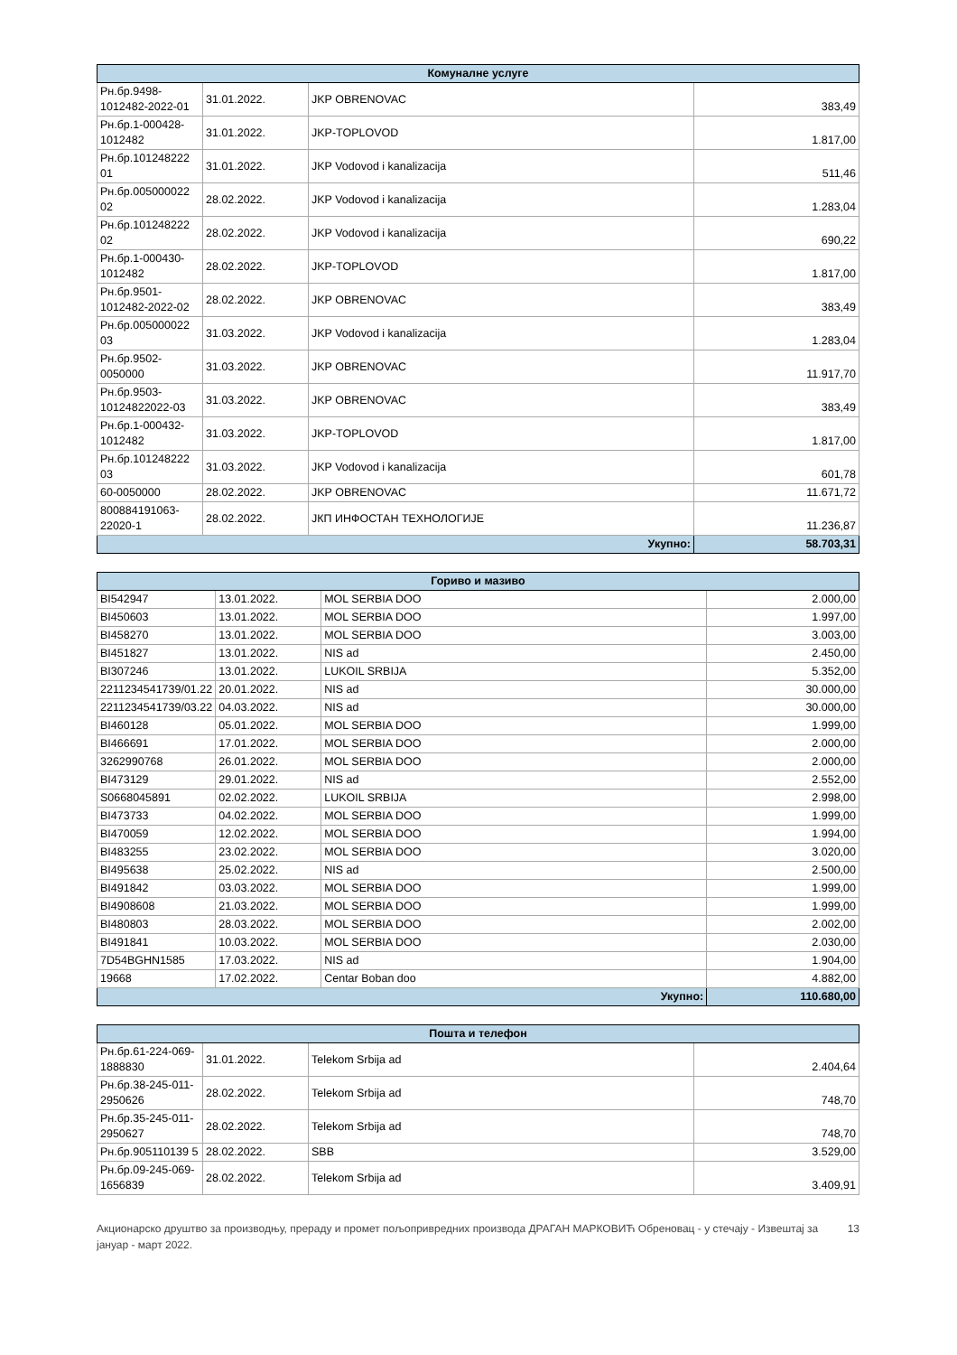| Комуналне услуге | | | |
| --- | --- | --- | --- |
| Рн.бр.9498-1012482-2022-01 | 31.01.2022. | JKP OBRENOVAC | 383,49 |
| Рн.бр.1-000428-1012482 | 31.01.2022. | JKP-TOPLOVOD | 1.817,00 |
| Рн.бр.101248222 01 | 31.01.2022. | JKP Vodovod i kanalizacija | 511,46 |
| Рн.бр.005000022 02 | 28.02.2022. | JKP Vodovod i kanalizacija | 1.283,04 |
| Рн.бр.101248222 02 | 28.02.2022. | JKP Vodovod i kanalizacija | 690,22 |
| Рн.бр.1-000430-1012482 | 28.02.2022. | JKP-TOPLOVOD | 1.817,00 |
| Рн.бр.9501-1012482-2022-02 | 28.02.2022. | JKP OBRENOVAC | 383,49 |
| Рн.бр.005000022 03 | 31.03.2022. | JKP Vodovod i kanalizacija | 1.283,04 |
| Рн.бр.9502-0050000 | 31.03.2022. | JKP OBRENOVAC | 11.917,70 |
| Рн.бр.9503-10124822022-03 | 31.03.2022. | JKP OBRENOVAC | 383,49 |
| Рн.бр.1-000432-1012482 | 31.03.2022. | JKP-TOPLOVOD | 1.817,00 |
| Рн.бр.101248222 03 | 31.03.2022. | JKP Vodovod i kanalizacija | 601,78 |
| 60-0050000 | 28.02.2022. | JKP OBRENOVAC | 11.671,72 |
| 800884191063-22020-1 | 28.02.2022. | ЈКП ИНФОСТАН ТЕХНОЛОГИЈЕ | 11.236,87 |
| Укупно: | | | 58.703,31 |
| Гориво и мазиво | | | |
| --- | --- | --- | --- |
| BI542947 | 13.01.2022. | MOL SERBIA DOO | 2.000,00 |
| BI450603 | 13.01.2022. | MOL SERBIA DOO | 1.997,00 |
| BI458270 | 13.01.2022. | MOL SERBIA DOO | 3.003,00 |
| BI451827 | 13.01.2022. | NIS ad | 2.450,00 |
| BI307246 | 13.01.2022. | LUKOIL SRBIJA | 5.352,00 |
| 2211234541739/01.22 | 20.01.2022. | NIS ad | 30.000,00 |
| 2211234541739/03.22 | 04.03.2022. | NIS ad | 30.000,00 |
| BI460128 | 05.01.2022. | MOL SERBIA DOO | 1.999,00 |
| BI466691 | 17.01.2022. | MOL SERBIA DOO | 2.000,00 |
| 3262990768 | 26.01.2022. | MOL SERBIA DOO | 2.000,00 |
| BI473129 | 29.01.2022. | NIS ad | 2.552,00 |
| S0668045891 | 02.02.2022. | LUKOIL SRBIJA | 2.998,00 |
| BI473733 | 04.02.2022. | MOL SERBIA DOO | 1.999,00 |
| BI470059 | 12.02.2022. | MOL SERBIA DOO | 1.994,00 |
| BI483255 | 23.02.2022. | MOL SERBIA DOO | 3.020,00 |
| BI495638 | 25.02.2022. | NIS ad | 2.500,00 |
| BI491842 | 03.03.2022. | MOL SERBIA DOO | 1.999,00 |
| BI4908608 | 21.03.2022. | MOL SERBIA DOO | 1.999,00 |
| BI480803 | 28.03.2022. | MOL SERBIA DOO | 2.002,00 |
| BI491841 | 10.03.2022. | MOL SERBIA DOO | 2.030,00 |
| 7D54BGHN1585 | 17.03.2022. | NIS ad | 1.904,00 |
| 19668 | 17.02.2022. | Centar Boban doo | 4.882,00 |
| Укупно: | | | 110.680,00 |
| Пошта и телефон | | | |
| --- | --- | --- | --- |
| Рн.бр.61-224-069-1888830 | 31.01.2022. | Telekom Srbija ad | 2.404,64 |
| Рн.бр.38-245-011-2950626 | 28.02.2022. | Telekom Srbija ad | 748,70 |
| Рн.бр.35-245-011-2950627 | 28.02.2022. | Telekom Srbija ad | 748,70 |
| Рн.бр.905110139 5 | 28.02.2022. | SBB | 3.529,00 |
| Рн.бр.09-245-069-1656839 | 28.02.2022. | Telekom Srbija ad | 3.409,91 |
Акционарско друштво за производњу, прераду и промет пољопривредних производа ДРАГАН МАРКОВИЋ Обреновац - у стечају - Извештај за јануар - март 2022.
13